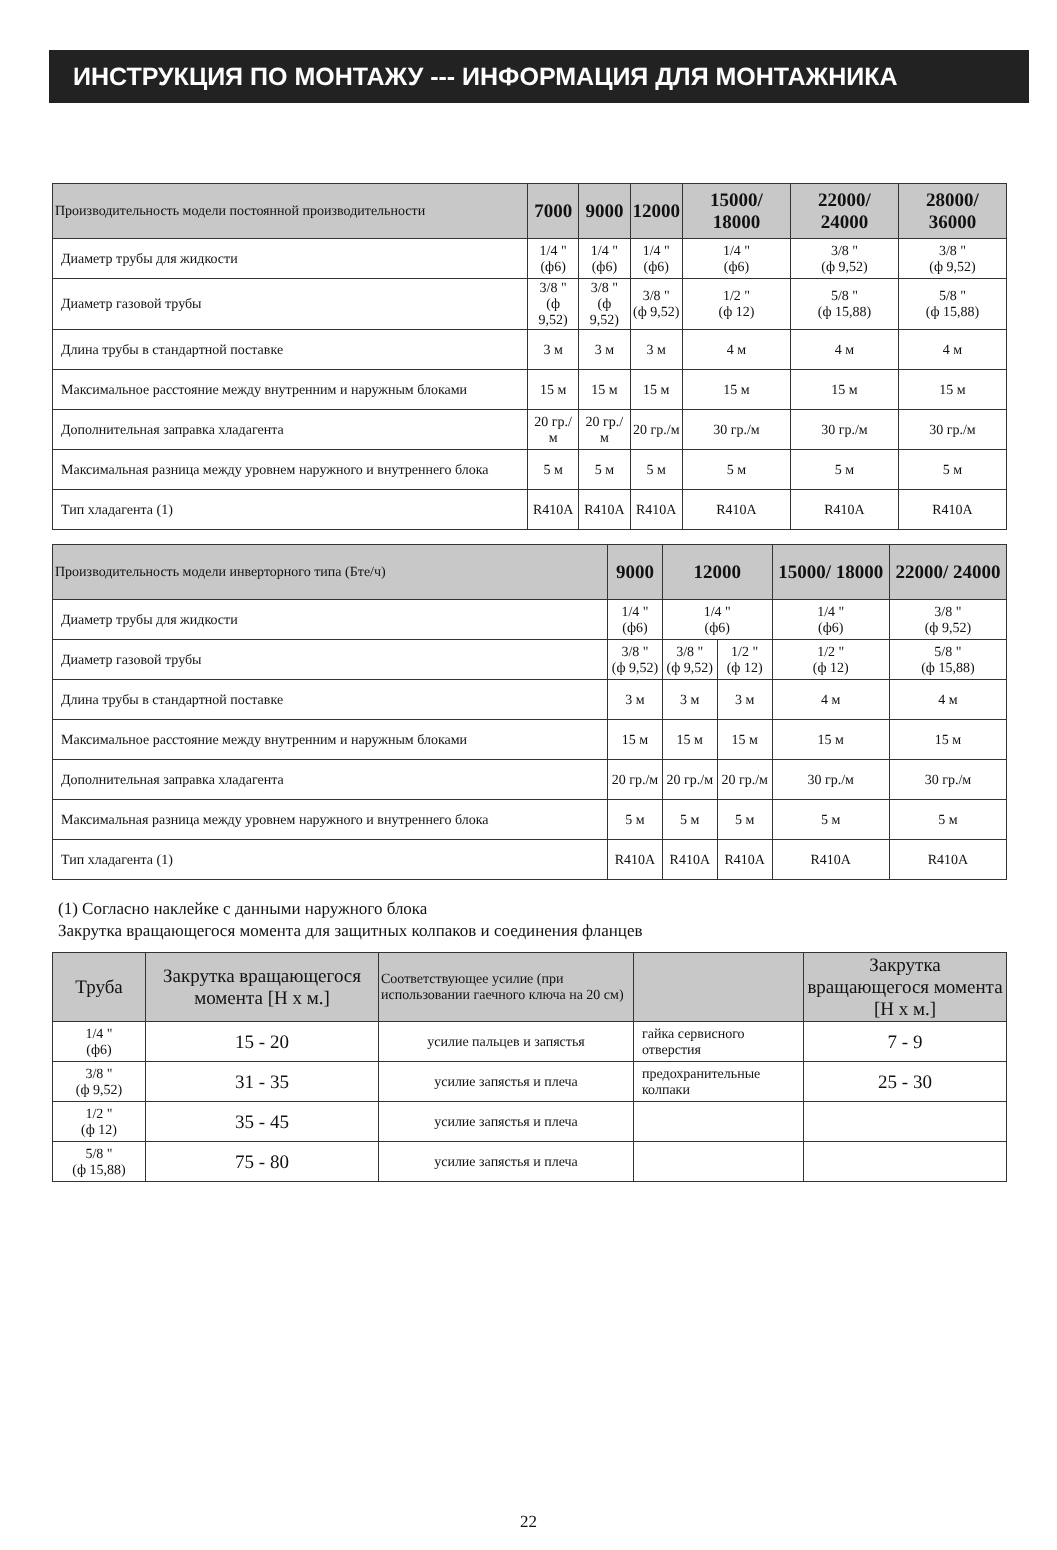ИНСТРУКЦИЯ ПО МОНТАЖУ --- ИНФОРМАЦИЯ ДЛЯ МОНТАЖНИКА
| Производительность модели постоянной производительности | 7000 | 9000 | 12000 | 15000/ 18000 | 22000/ 24000 | 28000/ 36000 |
| --- | --- | --- | --- | --- | --- | --- |
| Диаметр трубы для жидкости | 1/4 " (ф6) | 1/4 " (ф6) | 1/4 " (ф6) | 1/4 " (ф6) | 3/8 " (ф 9,52) | 3/8 " (ф 9,52) |
| Диаметр газовой трубы | 3/8 " (ф 9,52) | 3/8 " (ф 9,52) | 3/8 " (ф 9,52) | 1/2 " (ф 12) | 5/8 " (ф 15,88) | 5/8 " (ф 15,88) |
| Длина трубы в стандартной поставке | 3 м | 3 м | 3 м | 4 м | 4 м | 4 м |
| Максимальное расстояние между внутренним и наружным блоками | 15 м | 15 м | 15 м | 15 м | 15 м | 15 м |
| Дополнительная заправка хладагента | 20 гр./м | 20 гр./м | 20 гр./м | 30 гр./м | 30 гр./м | 30 гр./м |
| Максимальная разница между уровнем наружного и внутреннего блока | 5 м | 5 м | 5 м | 5 м | 5 м | 5 м |
| Тип хладагента (1) | R410A | R410A | R410A | R410A | R410A | R410A |
| Производительность модели инверторного типа (Бте/ч) | 9000 | 12000 | | 15000/ 18000 | 22000/ 24000 |
| --- | --- | --- | --- | --- | --- |
| Диаметр трубы для жидкости | 1/4 " (ф6) | 1/4 " (ф6) | | 1/4 " (ф6) | 3/8 " (ф 9,52) |
| Диаметр газовой трубы | 3/8 " (ф 9,52) | 3/8 " (ф 9,52) | 1/2 " (ф 12) | 1/2 " (ф 12) | 5/8 " (ф 15,88) |
| Длина трубы в стандартной поставке | 3 м | 3 м | 3 м | 4 м | 4 м |
| Максимальное расстояние между внутренним и наружным блоками | 15 м | 15 м | 15 м | 15 м | 15 м |
| Дополнительная заправка хладагента | 20 гр./м | 20 гр./м | 20 гр./м | 30 гр./м | 30 гр./м |
| Максимальная разница между уровнем наружного и внутреннего блока | 5 м | 5 м | 5 м | 5 м | 5 м |
| Тип хладагента (1) | R410A | R410A | R410A | R410A | R410A |
(1) Согласно наклейке с данными наружного блока
Закрутка вращающегося момента для защитных колпаков и соединения фланцев
| Труба | Закрутка вращающегося момента [Н х м.] | Соответствующее усилие (при использовании гаечного ключа на 20 см) | | Закрутка вращающегося момента [Н х м.] |
| --- | --- | --- | --- | --- |
| 1/4 " (ф6) | 15 - 20 | усилие пальцев и запястья | гайка сервисного отверстия | 7 - 9 |
| 3/8 " (ф 9,52) | 31 - 35 | усилие запястья и плеча | предохранительные колпаки | 25 - 30 |
| 1/2 " (ф 12) | 35 - 45 | усилие запястья и плеча | | |
| 5/8 " (ф 15,88) | 75 - 80 | усилие запястья и плеча | | |
22